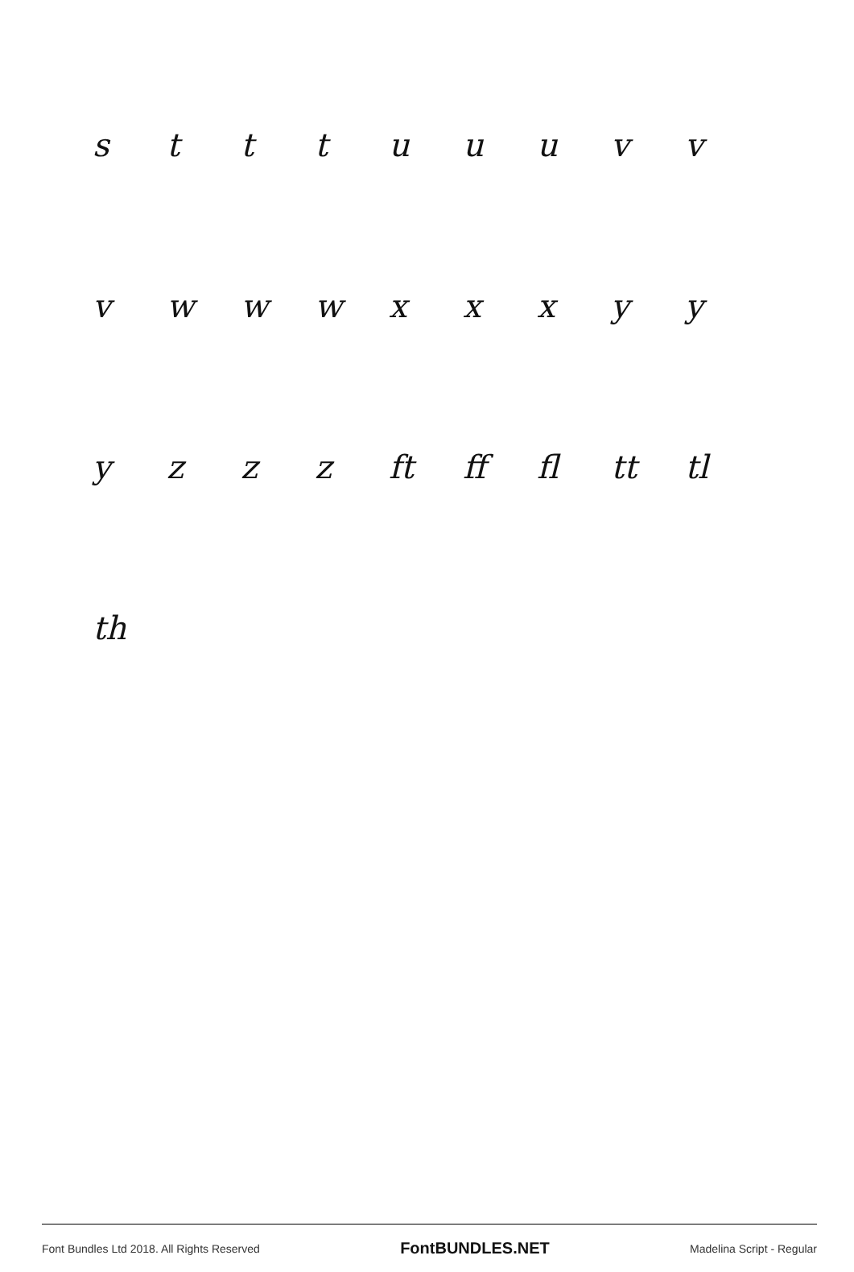stttuuuvv
vwwwxxxyy
yzzz ft ff fl tt tl
th
Font Bundles Ltd 2018. All Rights Reserved FontBUNDLES.NET Madelina Script - Regular